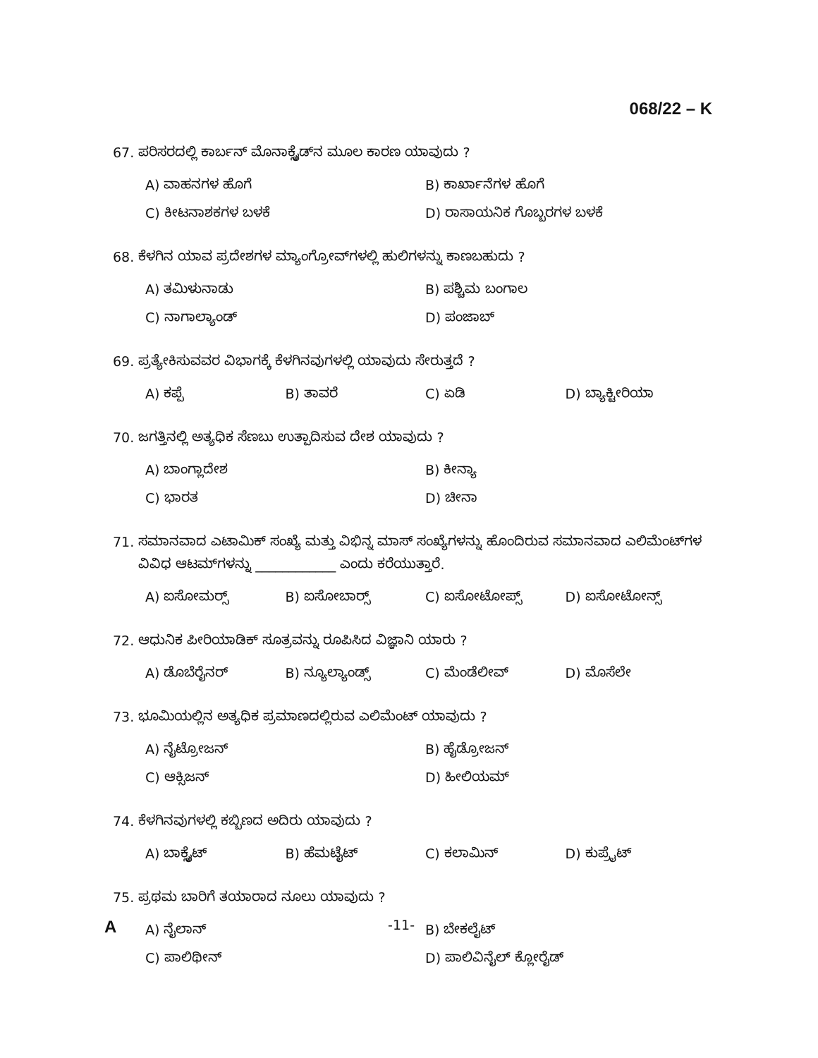068/22 – K
67. ಪರಿಸರದಲ್ಲಿ ಕಾರ್ಬನ್ ಮೊನಾಕ್ಸೈಡ್‌ನ ಮೂಲ ಕಾರಣ ಯಾವುದು ?
A) ವಾಹನಗಳ ಹೊಗೆ B) ಕಾರ್ಖಾನೆಗಳ ಹೊಗೆ
C) ಕೀಟನಾಶಕಗಳ ಬಳಕೆ D) ರಾಸಾಯನಿಕ ಗೊಬ್ಬರಗಳ ಬಳಕೆ
68. ಕೆಳಗಿನ ಯಾವ ಪ್ರದೇಶಗಳ ಮ್ಯಾಂಗ್ರೋವ್‌ಗಳಲ್ಲಿ ಹುಲಿಗಳನ್ನು ಕಾಣಬಹುದು ?
A) ತಮಿಳುನಾಡು B) ಪಶ್ಚಿಮ ಬಂಗಾಲ
C) ನಾಗಾಲ್ಯಾಂಡ್ D) ಪಂಜಾಬ್
69. ಪ್ರತ್ಯೇಕಿಸುವವರ ವಿಭಾಗಕ್ಕೆ ಕೆಳಗಿನವುಗಳಲ್ಲಿ ಯಾವುದು ಸೇರುತ್ತದೆ ?
A) ಕಪ್ಪೆ B) ತಾವರೆ C) ಏಡಿ D) ಬ್ಯಾಕ್ಟೀರಿಯಾ
70. ಜಗತ್ತಿನಲ್ಲಿ ಅತ್ಯಧಿಕ ಸೆಣಬು ಉತ್ಪಾದಿಸುವ ದೇಶ ಯಾವುದು ?
A) ಬಾಂಗ್ಲಾದೇಶ B) ಕೀನ್ಯಾ
C) ಭಾರತ D) ಚೀನಾ
71. ಸಮಾನವಾದ ಎಟಾಮಿಕ್ ಸಂಖ್ಯೆ ಮತ್ತು ವಿಭಿನ್ನ ಮಾಸ್ ಸಂಖ್ಯೆಗಳನ್ನು ಹೊಂದಿರುವ ಸಮಾನವಾದ ಎಲಿಮೆಂಟ್‌ಗಳ
ವಿವಿಧ ಆಟಮ್‌ಗಳನ್ನು ____________ ಎಂದು ಕರೆಯುತ್ತಾರೆ.
A) ಐಸೋಮರ್‍ಸ್ B) ಐಸೋಬಾರ್‍ಸ್ C) ಐಸೋಟೋಪ್ಸ್ D) ಐಸೋಟೋನ್ಸ್
72. ಆಧುನಿಕ ಪೀರಿಯಾಡಿಕ್ ಸೂತ್ರವನ್ನು ರೂಪಿಸಿದ ವಿಜ್ಞಾನಿ ಯಾರು ?
A) ಡೊಬೆರೈನರ್ B) ನ್ಯೂಲ್ಯಾಂಡ್ಸ್ C) ಮೆಂಡೆಲೀವ್ D) ಮೊಸೆಲೇ
73. ಭೂಮಿಯಲ್ಲಿನ ಅತ್ಯಧಿಕ ಪ್ರಮಾಣದಲ್ಲಿರುವ ಎಲಿಮೆಂಟ್ ಯಾವುದು ?
A) ನೈಟ್ರೋಜನ್ B) ಹೈಡ್ರೋಜನ್
C) ಆಕ್ಸಿಜನ್ D) ಹೀಲಿಯಮ್
74. ಕೆಳಗಿನವುಗಳಲ್ಲಿ ಕಬ್ಬಿಣದ ಅದಿರು ಯಾವುದು ?
A) ಬಾಕ್ಸೈಟ್ B) ಹೆಮಟೈಟ್ C) ಕಲಾಮಿನ್ D) ಕುಪ್ರೈಟ್
75. ಪ್ರಥಮ ಬಾರಿಗೆ ತಯಾರಾದ ನೂಲು ಯಾವುದು ?
A) ನೈಲಾನ್ B) ಬೇಕಲೈಟ್
C) ಪಾಲಿಥೀನ್ D) ಪಾಲಿವಿನೈಲ್ ಕ್ಲೋರೈಡ್
A -11-